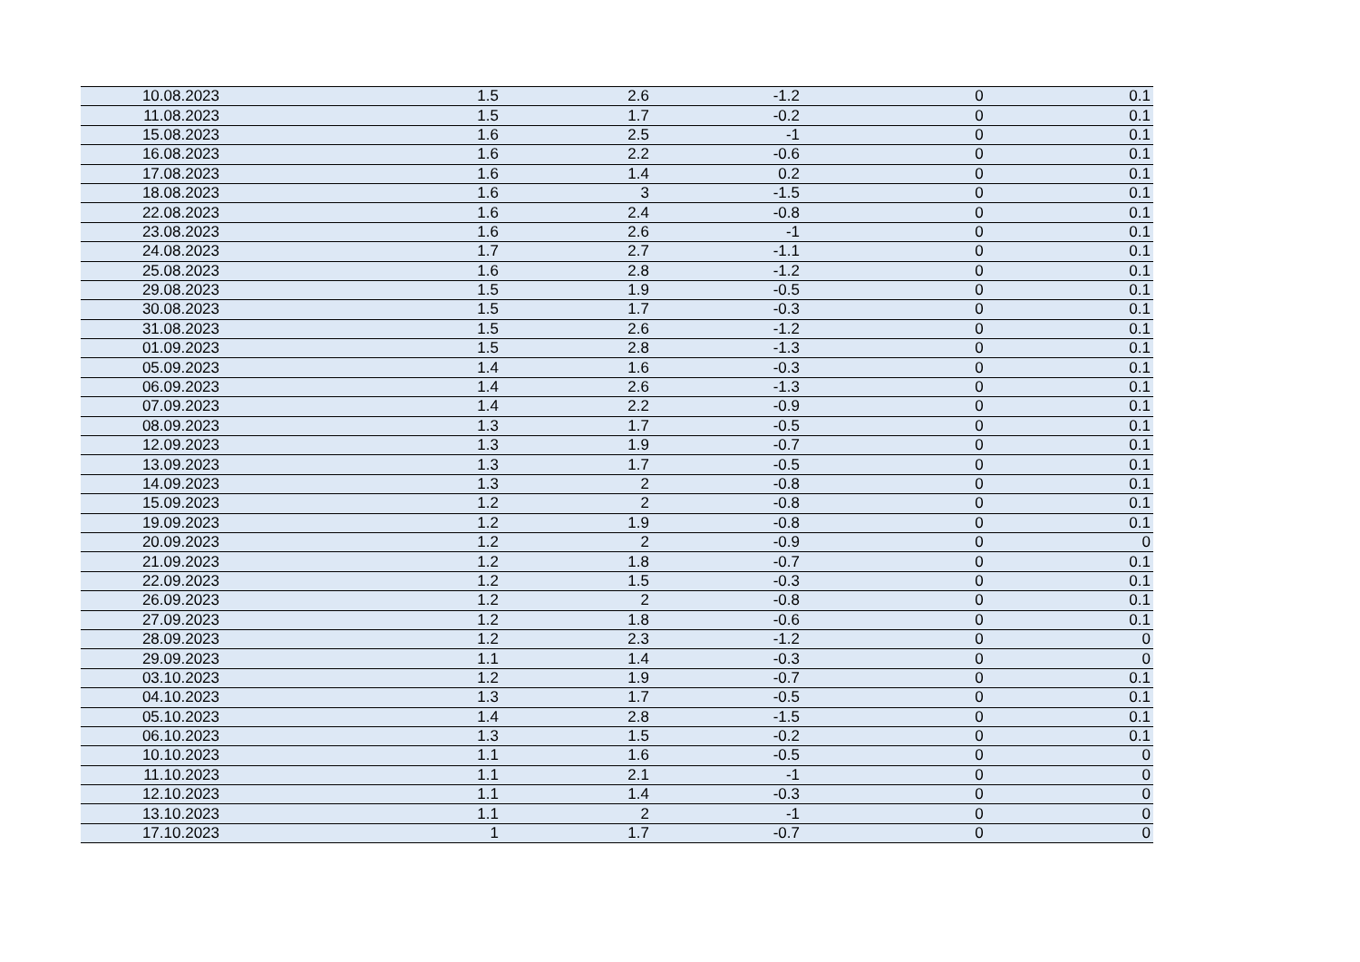| 10.08.2023 | 1.5 | 2.6 | -1.2 | 0 | 0.1 |
| 11.08.2023 | 1.5 | 1.7 | -0.2 | 0 | 0.1 |
| 15.08.2023 | 1.6 | 2.5 | -1 | 0 | 0.1 |
| 16.08.2023 | 1.6 | 2.2 | -0.6 | 0 | 0.1 |
| 17.08.2023 | 1.6 | 1.4 | 0.2 | 0 | 0.1 |
| 18.08.2023 | 1.6 | 3 | -1.5 | 0 | 0.1 |
| 22.08.2023 | 1.6 | 2.4 | -0.8 | 0 | 0.1 |
| 23.08.2023 | 1.6 | 2.6 | -1 | 0 | 0.1 |
| 24.08.2023 | 1.7 | 2.7 | -1.1 | 0 | 0.1 |
| 25.08.2023 | 1.6 | 2.8 | -1.2 | 0 | 0.1 |
| 29.08.2023 | 1.5 | 1.9 | -0.5 | 0 | 0.1 |
| 30.08.2023 | 1.5 | 1.7 | -0.3 | 0 | 0.1 |
| 31.08.2023 | 1.5 | 2.6 | -1.2 | 0 | 0.1 |
| 01.09.2023 | 1.5 | 2.8 | -1.3 | 0 | 0.1 |
| 05.09.2023 | 1.4 | 1.6 | -0.3 | 0 | 0.1 |
| 06.09.2023 | 1.4 | 2.6 | -1.3 | 0 | 0.1 |
| 07.09.2023 | 1.4 | 2.2 | -0.9 | 0 | 0.1 |
| 08.09.2023 | 1.3 | 1.7 | -0.5 | 0 | 0.1 |
| 12.09.2023 | 1.3 | 1.9 | -0.7 | 0 | 0.1 |
| 13.09.2023 | 1.3 | 1.7 | -0.5 | 0 | 0.1 |
| 14.09.2023 | 1.3 | 2 | -0.8 | 0 | 0.1 |
| 15.09.2023 | 1.2 | 2 | -0.8 | 0 | 0.1 |
| 19.09.2023 | 1.2 | 1.9 | -0.8 | 0 | 0.1 |
| 20.09.2023 | 1.2 | 2 | -0.9 | 0 | 0 |
| 21.09.2023 | 1.2 | 1.8 | -0.7 | 0 | 0.1 |
| 22.09.2023 | 1.2 | 1.5 | -0.3 | 0 | 0.1 |
| 26.09.2023 | 1.2 | 2 | -0.8 | 0 | 0.1 |
| 27.09.2023 | 1.2 | 1.8 | -0.6 | 0 | 0.1 |
| 28.09.2023 | 1.2 | 2.3 | -1.2 | 0 | 0 |
| 29.09.2023 | 1.1 | 1.4 | -0.3 | 0 | 0 |
| 03.10.2023 | 1.2 | 1.9 | -0.7 | 0 | 0.1 |
| 04.10.2023 | 1.3 | 1.7 | -0.5 | 0 | 0.1 |
| 05.10.2023 | 1.4 | 2.8 | -1.5 | 0 | 0.1 |
| 06.10.2023 | 1.3 | 1.5 | -0.2 | 0 | 0.1 |
| 10.10.2023 | 1.1 | 1.6 | -0.5 | 0 | 0 |
| 11.10.2023 | 1.1 | 2.1 | -1 | 0 | 0 |
| 12.10.2023 | 1.1 | 1.4 | -0.3 | 0 | 0 |
| 13.10.2023 | 1.1 | 2 | -1 | 0 | 0 |
| 17.10.2023 | 1 | 1.7 | -0.7 | 0 | 0 |